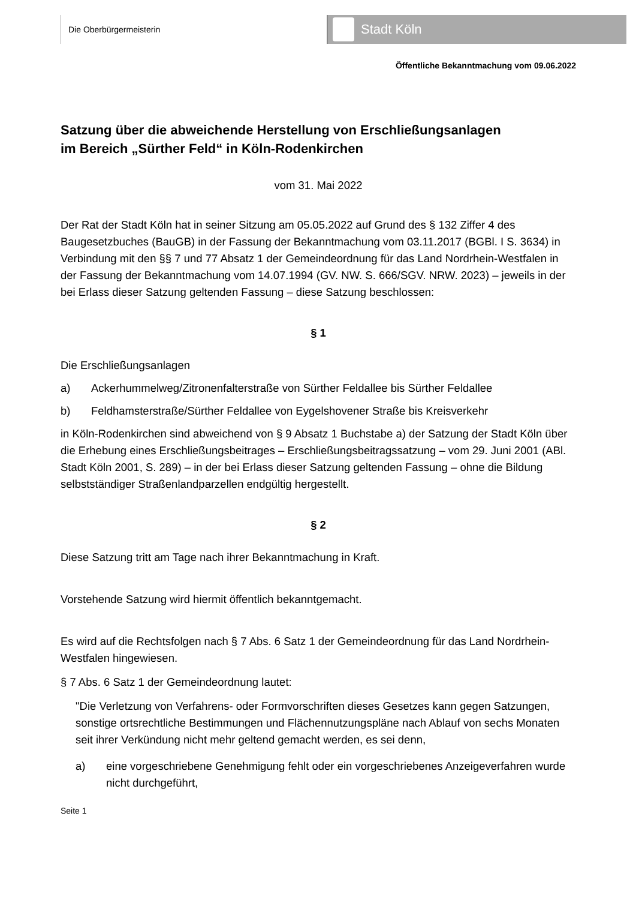Die Oberbürgermeisterin Stadt Köln
Öffentliche Bekanntmachung vom 09.06.2022
Satzung über die abweichende Herstellung von Erschließungsanlagen
im Bereich „Sürther Feld“ in Köln-Rodenkirchen
vom 31. Mai 2022
Der Rat der Stadt Köln hat in seiner Sitzung am 05.05.2022 auf Grund des § 132 Ziffer 4 des Baugesetzbuches (BauGB) in der Fassung der Bekanntmachung vom 03.11.2017 (BGBl. I S. 3634) in Verbindung mit den §§ 7 und 77 Absatz 1 der Gemeindeordnung für das Land Nordrhein-Westfalen in der Fassung der Bekanntmachung vom 14.07.1994 (GV. NW. S. 666/SGV. NRW. 2023) – jeweils in der bei Erlass dieser Satzung geltenden Fassung – diese Satzung beschlossen:
§ 1
Die Erschließungsanlagen
a) Ackerhummelweg/Zitronenfalterstraße von Sürther Feldallee bis Sürther Feldallee
b) Feldhamsterstraße/Sürther Feldallee von Eygelshovener Straße bis Kreisverkehr
in Köln-Rodenkirchen sind abweichend von § 9 Absatz 1 Buchstabe a) der Satzung der Stadt Köln über die Erhebung eines Erschließungsbeitrages – Erschließungsbeitragssatzung – vom 29. Juni 2001 (ABl. Stadt Köln 2001, S. 289) – in der bei Erlass dieser Satzung geltenden Fassung – ohne die Bildung selbstständiger Straßenlandparzellen endgültig hergestellt.
§ 2
Diese Satzung tritt am Tage nach ihrer Bekanntmachung in Kraft.
Vorstehende Satzung wird hiermit öffentlich bekanntgemacht.
Es wird auf die Rechtsfolgen nach § 7 Abs. 6 Satz 1 der Gemeindeordnung für das Land Nordrhein-Westfalen hingewiesen.
§ 7 Abs. 6 Satz 1 der Gemeindeordnung lautet:
"Die Verletzung von Verfahrens- oder Formvorschriften dieses Gesetzes kann gegen Satzungen, sonstige ortsrechtliche Bestimmungen und Flächennutzungspläne nach Ablauf von sechs Monaten seit ihrer Verkündung nicht mehr geltend gemacht werden, es sei denn,
a) eine vorgeschriebene Genehmigung fehlt oder ein vorgeschriebenes Anzeigeverfahren wurde nicht durchgeführt,
Seite 1